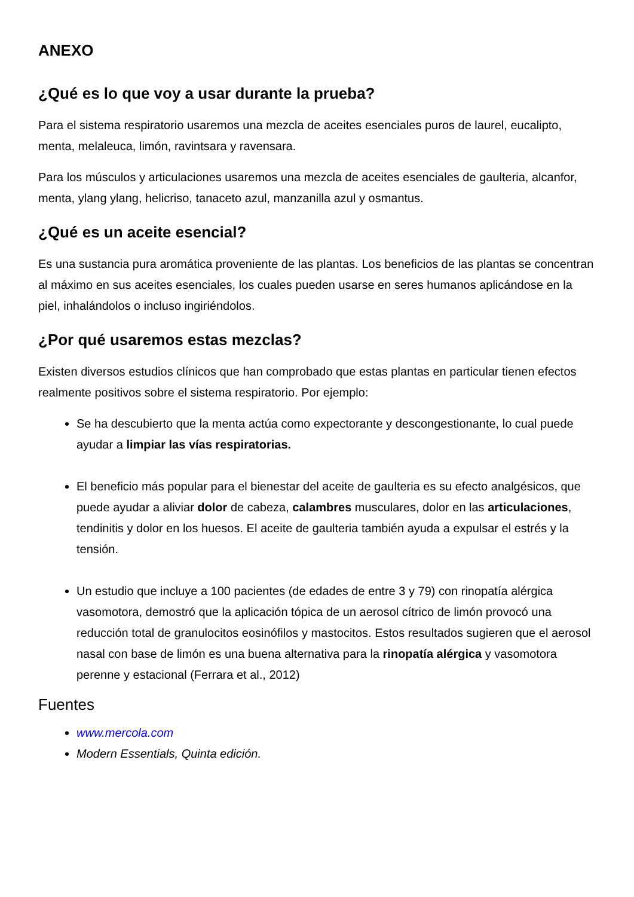ANEXO
¿Qué es lo que voy a usar durante la prueba?
Para el sistema respiratorio usaremos una mezcla de aceites esenciales puros de laurel, eucalipto, menta, melaleuca, limón, ravintsara y ravensara.
Para los músculos y articulaciones usaremos una mezcla de aceites esenciales de gaulteria, alcanfor, menta, ylang ylang, helicriso, tanaceto azul, manzanilla azul y osmantus.
¿Qué es un aceite esencial?
Es una sustancia pura aromática proveniente de las plantas. Los beneficios de las plantas se concentran al máximo en sus aceites esenciales, los cuales pueden usarse en seres humanos aplicándose en la piel, inhalándolos o incluso ingiriéndolos.
¿Por qué usaremos estas mezclas?
Existen diversos estudios clínicos que han comprobado que estas plantas en particular tienen efectos realmente positivos sobre el sistema respiratorio. Por ejemplo:
Se ha descubierto que la menta actúa como expectorante y descongestionante, lo cual puede ayudar a limpiar las vías respiratorias.
El beneficio más popular para el bienestar del aceite de gaulteria es su efecto analgésicos, que puede ayudar a aliviar dolor de cabeza, calambres musculares, dolor en las articulaciones, tendinitis y dolor en los huesos. El aceite de gaulteria también ayuda a expulsar el estrés y la tensión.
Un estudio que incluye a 100 pacientes (de edades de entre 3 y 79) con rinopatía alérgica vasomotora, demostró que la aplicación tópica de un aerosol cítrico de limón provocó una reducción total de granulocitos eosinófilos y mastocitos. Estos resultados sugieren que el aerosol nasal con base de limón es una buena alternativa para la rinopatía alérgica y vasomotora perenne y estacional (Ferrara et al., 2012)
Fuentes
www.mercola.com
Modern Essentials, Quinta edición.